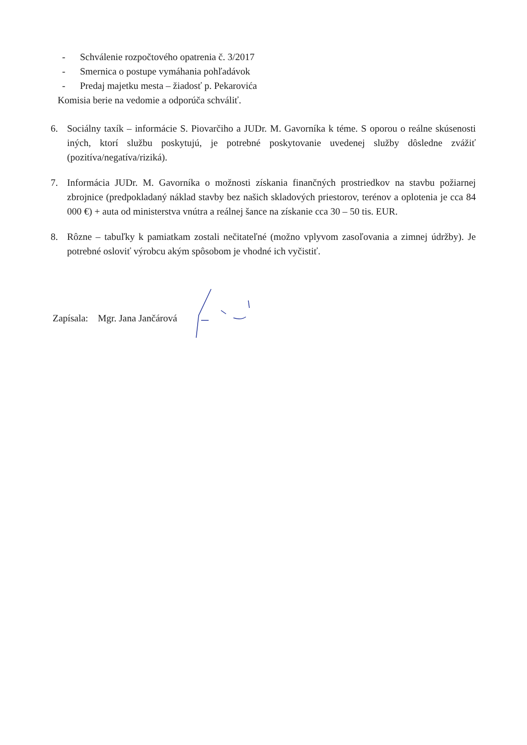- Schválenie rozpočtového opatrenia č. 3/2017
- Smernica o postupe vymáhania pohľadávok
- Predaj majetku mesta – žiadosť p. Pekarovića
Komisia berie na vedomie a odporúča schváliť.
6. Sociálny taxík – informácie S. Piovarčiho a JUDr. M. Gavorníka k téme. S oporou o reálne skúsenosti iných, ktorí službu poskytujú, je potrebné poskytovanie uvedenej služby dôsledne zvážiť (pozitíva/negatíva/riziká).
7. Informácia JUDr. M. Gavorníka o možnosti získania finančných prostriedkov na stavbu požiarnej zbrojnice (predpokladaný náklad stavby bez našich skladových priestorov, terénov a oplotenia je cca 84 000 €) + auta od ministerstva vnútra a reálnej šance na získanie cca 30 – 50 tis. EUR.
8. Rôzne – tabuľky k pamiatkam zostali nečitateľné (možno vplyvom zasoľovania a zimnej údržby). Je potrebné osloviť výrobcu akým spôsobom je vhodné ich vyčistiť.
Zapísala: Mgr. Jana Jančárová